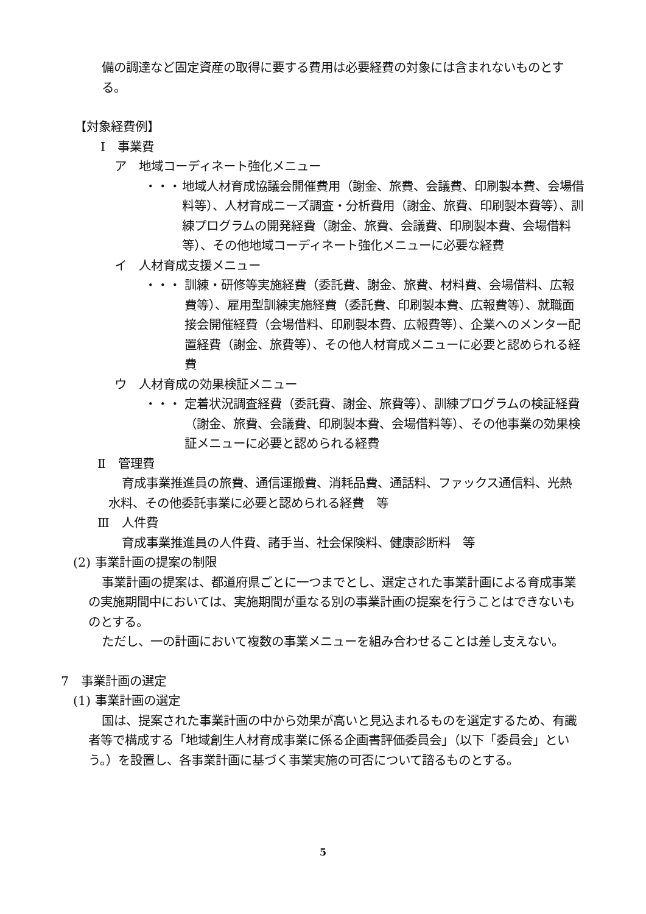備の調達など固定資産の取得に要する費用は必要経費の対象には含まれないものとする。
【対象経費例】
Ⅰ　事業費
ア　地域コーディネート強化メニュー
・・・ 地域人材育成協議会開催費用（謝金、旅費、会議費、印刷製本費、会場借料等）、人材育成ニーズ調査・分析費用（謝金、旅費、印刷製本費等）、訓練プログラムの開発経費（謝金、旅費、会議費、印刷製本費、会場借料等）、その他地域コーディネート強化メニューに必要な経費
イ　人材育成支援メニュー
・・・ 訓練・研修等実施経費（委託費、謝金、旅費、材料費、会場借料、広報費等）、雇用型訓練実施経費（委託費、印刷製本費、広報費等）、就職面接会開催経費（会場借料、印刷製本費、広報費等）、企業へのメンター配置経費（謝金、旅費等）、その他人材育成メニューに必要と認められる経費
ウ　人材育成の効果検証メニュー
・・・ 定着状況調査経費（委託費、謝金、旅費等）、訓練プログラムの検証経費（謝金、旅費、会議費、印刷製本費、会場借料等）、その他事業の効果検証メニューに必要と認められる経費
Ⅱ　管理費
育成事業推進員の旅費、通信運搬費、消耗品費、通話料、ファックス通信料、光熱水料、その他委託事業に必要と認められる経費　等
Ⅲ　人件費
育成事業推進員の人件費、諸手当、社会保険料、健康診断料　等
(2) 事業計画の提案の制限
事業計画の提案は、都道府県ごとに一つまでとし、選定された事業計画による育成事業の実施期間中においては、実施期間が重なる別の事業計画の提案を行うことはできないものとする。
ただし、一の計画において複数の事業メニューを組み合わせることは差し支えない。
7　事業計画の選定
(1) 事業計画の選定
国は、提案された事業計画の中から効果が高いと見込まれるものを選定するため、有識者等で構成する「地域創生人材育成事業に係る企画書評価委員会」（以下「委員会」という。）を設置し、各事業計画に基づく事業実施の可否について諮るものとする。
5